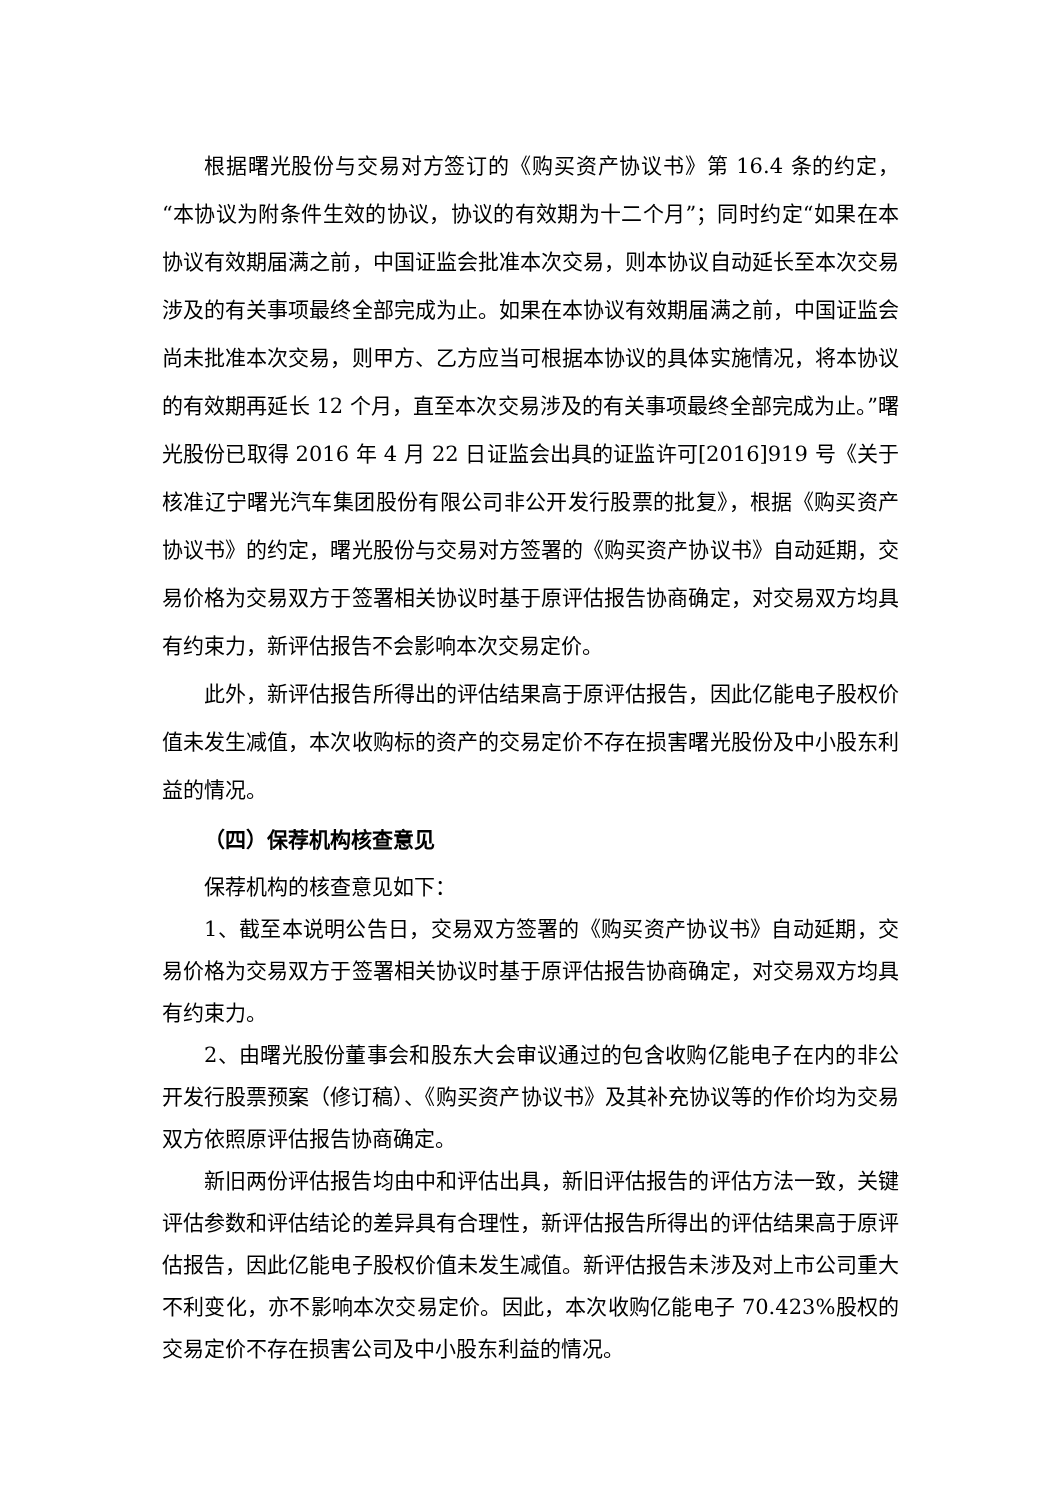根据曙光股份与交易对方签订的《购买资产协议书》第 16.4 条的约定，“本协议为附条件生效的协议，协议的有效期为十二个月”；同时约定“如果在本协议有效期届满之前，中国证监会批准本次交易，则本协议自动延长至本次交易涉及的有关事项最终全部完成为止。如果在本协议有效期届满之前，中国证监会尚未批准本次交易，则甲方、乙方应当可根据本协议的具体实施情况，将本协议的有效期再延长 12 个月，直至本次交易涉及的有关事项最终全部完成为止。”曙光股份已取得 2016 年 4 月 22 日证监会出具的证监许可[2016]919 号《关于核准辽宁曙光汽车集团股份有限公司非公开发行股票的批复》，根据《购买资产协议书》的约定，曙光股份与交易对方签署的《购买资产协议书》自动延期，交易价格为交易双方于签署相关协议时基于原评估报告协商确定，对交易双方均具有约束力，新评估报告不会影响本次交易定价。
此外，新评估报告所得出的评估结果高于原评估报告，因此亿能电子股权价值未发生减值，本次收购标的资产的交易定价不存在损害曙光股份及中小股东利益的情况。
（四）保荐机构核查意见
保荐机构的核查意见如下：
1、截至本说明公告日，交易双方签署的《购买资产协议书》自动延期，交易价格为交易双方于签署相关协议时基于原评估报告协商确定，对交易双方均具有约束力。
2、由曙光股份董事会和股东大会审议通过的包含收购亿能电子在内的非公开发行股票预案（修订稿）、《购买资产协议书》及其补充协议等的作价均为交易双方依照原评估报告协商确定。
新旧两份评估报告均由中和评估出具，新旧评估报告的评估方法一致，关键评估参数和评估结论的差异具有合理性，新评估报告所得出的评估结果高于原评估报告，因此亿能电子股权价值未发生减值。新评估报告未涉及对上市公司重大不利变化，亦不影响本次交易定价。因此，本次收购亿能电子 70.423%股权的交易定价不存在损害公司及中小股东利益的情况。